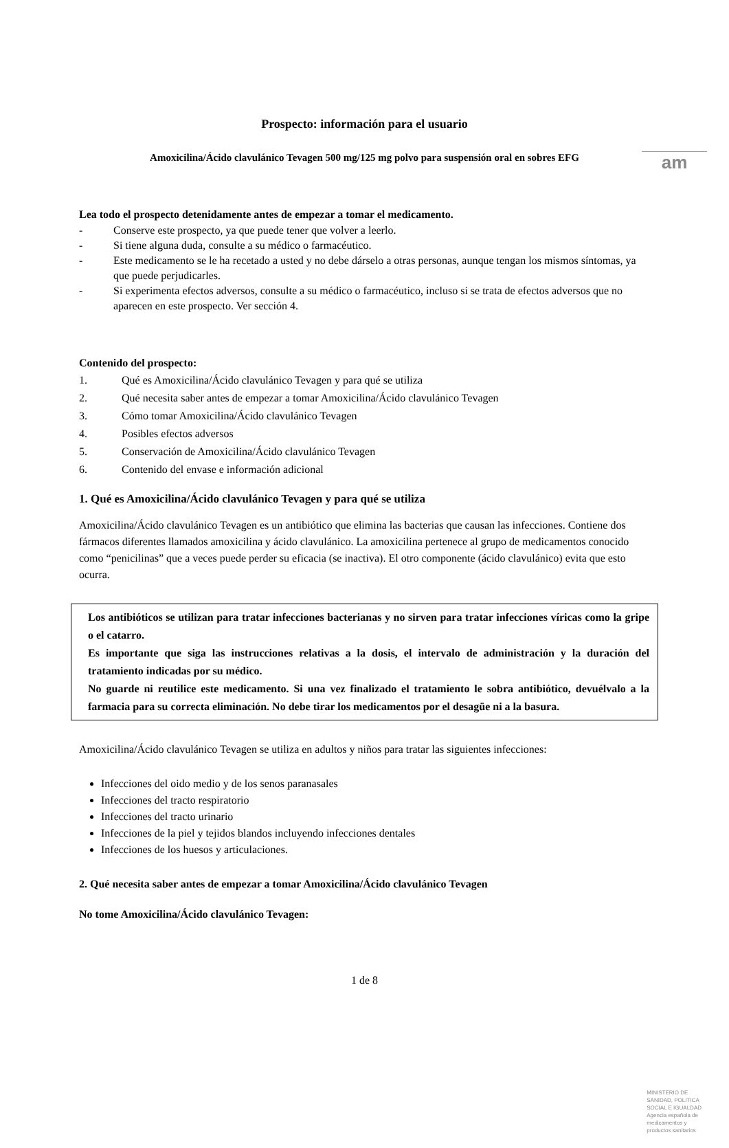am
Prospecto: información para el usuario
Amoxicilina/Ácido clavulánico Tevagen 500 mg/125 mg polvo para suspensión oral en sobres EFG
Lea todo el prospecto detenidamente antes de empezar a tomar el medicamento.
- Conserve este prospecto, ya que puede tener que volver a leerlo.
- Si tiene alguna duda, consulte a su médico o farmacéutico.
- Este medicamento se le ha recetado a usted y no debe dárselo a otras personas, aunque tengan los mismos síntomas, ya que puede perjudicarles.
- Si experimenta efectos adversos, consulte a su médico o farmacéutico, incluso si se trata de efectos adversos que no aparecen en este prospecto. Ver sección 4.
Contenido del prospecto:
1. Qué es Amoxicilina/Ácido clavulánico Tevagen y para qué se utiliza
2. Qué necesita saber antes de empezar a tomar Amoxicilina/Ácido clavulánico Tevagen
3. Cómo tomar Amoxicilina/Ácido clavulánico Tevagen
4. Posibles efectos adversos
5. Conservación de Amoxicilina/Ácido clavulánico Tevagen
6. Contenido del envase e información adicional
1. Qué es Amoxicilina/Ácido clavulánico Tevagen y para qué se utiliza
Amoxicilina/Ácido clavulánico Tevagen es un antibiótico que elimina las bacterias que causan las infecciones. Contiene dos fármacos diferentes llamados amoxicilina y ácido clavulánico. La amoxicilina pertenece al grupo de medicamentos conocido como “penicilinas” que a veces puede perder su eficacia (se inactiva). El otro componente (ácido clavulánico) evita que esto ocurra.
Los antibióticos se utilizan para tratar infecciones bacterianas y no sirven para tratar infecciones víricas como la gripe o el catarro.
Es importante que siga las instrucciones relativas a la dosis, el intervalo de administración y la duración del tratamiento indicadas por su médico.
No guarde ni reutilice este medicamento. Si una vez finalizado el tratamiento le sobra antibiótico, devuélvalo a la farmacia para su correcta eliminación. No debe tirar los medicamentos por el desagüe ni a la basura.
Amoxicilina/Ácido clavulánico Tevagen se utiliza en adultos y niños para tratar las siguientes infecciones:
Infecciones del oido medio y de los senos paranasales
Infecciones del tracto respiratorio
Infecciones del tracto urinario
Infecciones de la piel y tejidos blandos incluyendo infecciones dentales
Infecciones de los huesos y articulaciones.
2. Qué necesita saber antes de empezar a tomar Amoxicilina/Ácido clavulánico Tevagen
No tome Amoxicilina/Ácido clavulánico Tevagen:
1 de 8
MINISTERIO DE
SANIDAD, POLITICA
SOCIAL E IGUALDAD
Agencia española de
medicamentos y
productos sanitarios